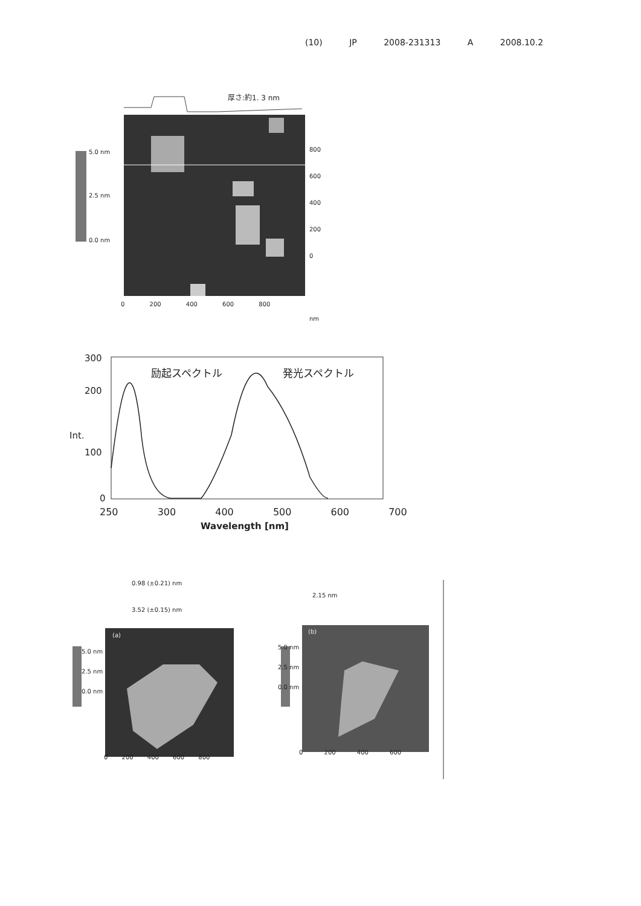(10) JP 2008-231313 A 2008.10.2
5.0 nm
2.5 nm
0.0 nm
厚さ:約1. 3 nm
800
600
400
200
0
0 200 400 600 800
nm
300
200
Int.
100
0
励起スペクトル 発光スペクトル
250 300 400 500 600 700
Wavelength [nm]
0.98 (±0.21) nm
3.52 (±0.15) nm
2.15 nm
(a)
(b)
5.0 nm
2.5 nm
0.0 nm
5.0 nm
2.5 nm
0.0 nm
0 200 400 600 800
0 200 400 600